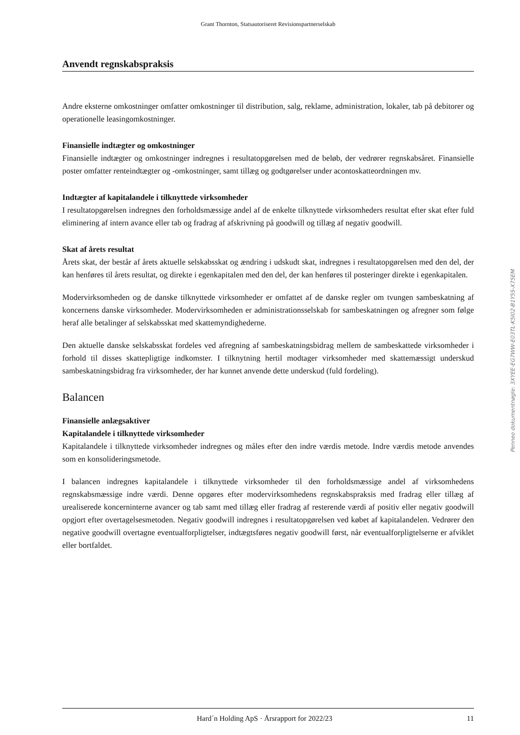Grant Thornton, Statsautoriseret Revisionspartnerselskab
Anvendt regnskabspraksis
Andre eksterne omkostninger omfatter omkostninger til distribution, salg, reklame, administration, lokaler, tab på debitorer og operationelle leasingomkostninger.
Finansielle indtægter og omkostninger
Finansielle indtægter og omkostninger indregnes i resultatopgørelsen med de beløb, der vedrører regnskabsåret. Finansielle poster omfatter renteindtægter og -omkostninger, samt tillæg og godtgørelser under acontoskatteordningen mv.
Indtægter af kapitalandele i tilknyttede virksomheder
I resultatopgørelsen indregnes den forholdsmæssige andel af de enkelte tilknyttede virksomheders resultat efter skat efter fuld eliminering af intern avance eller tab og fradrag af afskrivning på goodwill og tillæg af negativ goodwill.
Skat af årets resultat
Årets skat, der består af årets aktuelle selskabsskat og ændring i udskudt skat, indregnes i resultatopgørelsen med den del, der kan henføres til årets resultat, og direkte i egenkapitalen med den del, der kan henføres til posteringer direkte i egenkapitalen.
Modervirksomheden og de danske tilknyttede virksomheder er omfattet af de danske regler om tvungen sambeskatning af koncernens danske virksomheder. Modervirksomheden er administrationsselskab for sambeskatningen og afregner som følge heraf alle betalinger af selskabsskat med skattemyndighederne.
Den aktuelle danske selskabsskat fordeles ved afregning af sambeskatningsbidrag mellem de sambeskattede virksomheder i forhold til disses skattepligtige indkomster. I tilknytning hertil modtager virksomheder med skattemæssigt underskud sambeskatningsbidrag fra virksomheder, der har kunnet anvende dette underskud (fuld fordeling).
Balancen
Finansielle anlægsaktiver
Kapitalandele i tilknyttede virksomheder
Kapitalandele i tilknyttede virksomheder indregnes og måles efter den indre værdis metode. Indre værdis metode anvendes som en konsolideringsmetode.
I balancen indregnes kapitalandele i tilknyttede virksomheder til den forholdsmæssige andel af virksomhedens regnskabsmæssige indre værdi. Denne opgøres efter modervirksomhedens regnskabspraksis med fradrag eller tillæg af urealiserede koncerninterne avancer og tab samt med tillæg eller fradrag af resterende værdi af positiv eller negativ goodwill opgjort efter overtagelsesmetoden. Negativ goodwill indregnes i resultatopgørelsen ved købet af kapitalandelen. Vedrører den negative goodwill overtagne eventualforpligtelser, indtægtsføres negativ goodwill først, når eventualforpligtelserne er afviklet eller bortfaldet.
Penneo dokumentnøgle: 3XYEE-EG7WW-E03TL-K5I02-B1Y5S-X75EM
Hard´n Holding ApS · Årsrapport for 2022/23 11